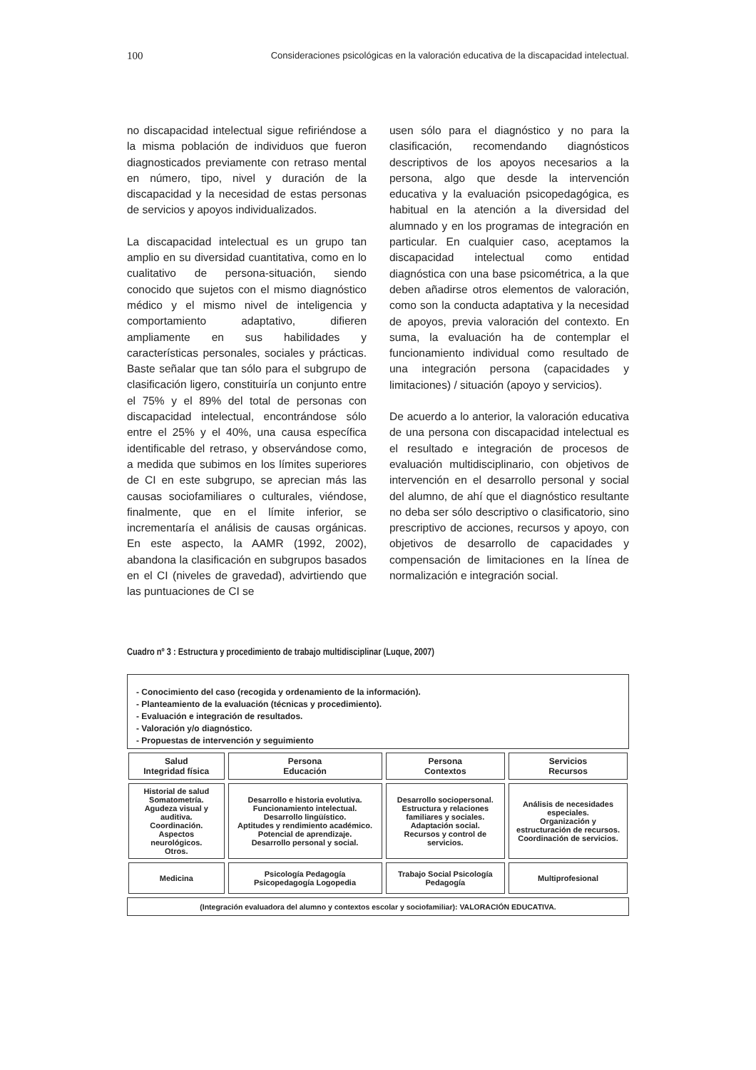100 Consideraciones psicológicas en la valoración educativa de la discapacidad intelectual.
no discapacidad intelectual sigue refiriéndose a la misma población de individuos que fueron diagnosticados previamente con retraso mental en número, tipo, nivel y duración de la discapacidad y la necesidad de estas personas de servicios y apoyos individualizados.
La discapacidad intelectual es un grupo tan amplio en su diversidad cuantitativa, como en lo cualitativo de persona-situación, siendo conocido que sujetos con el mismo diagnóstico médico y el mismo nivel de inteligencia y comportamiento adaptativo, difieren ampliamente en sus habilidades y características personales, sociales y prácticas. Baste señalar que tan sólo para el subgrupo de clasificación ligero, constituiría un conjunto entre el 75% y el 89% del total de personas con discapacidad intelectual, encontrándose sólo entre el 25% y el 40%, una causa específica identificable del retraso, y observándose como, a medida que subimos en los límites superiores de CI en este subgrupo, se aprecian más las causas sociofamiliares o culturales, viéndose, finalmente, que en el límite inferior, se incrementaría el análisis de causas orgánicas. En este aspecto, la AAMR (1992, 2002), abandona la clasificación en subgrupos basados en el CI (niveles de gravedad), advirtiendo que las puntuaciones de CI se
usen sólo para el diagnóstico y no para la clasificación, recomendando diagnósticos descriptivos de los apoyos necesarios a la persona, algo que desde la intervención educativa y la evaluación psicopedagógica, es habitual en la atención a la diversidad del alumnado y en los programas de integración en particular. En cualquier caso, aceptamos la discapacidad intelectual como entidad diagnóstica con una base psicométrica, a la que deben añadirse otros elementos de valoración, como son la conducta adaptativa y la necesidad de apoyos, previa valoración del contexto. En suma, la evaluación ha de contemplar el funcionamiento individual como resultado de una integración persona (capacidades y limitaciones) / situación (apoyo y servicios).
De acuerdo a lo anterior, la valoración educativa de una persona con discapacidad intelectual es el resultado e integración de procesos de evaluación multidisciplinario, con objetivos de intervención en el desarrollo personal y social del alumno, de ahí que el diagnóstico resultante no deba ser sólo descriptivo o clasificatorio, sino prescriptivo de acciones, recursos y apoyo, con objetivos de desarrollo de capacidades y compensación de limitaciones en la línea de normalización e integración social.
Cuadro nº 3 : Estructura y procedimiento de trabajo multidisciplinar (Luque, 2007)
- Conocimiento del caso (recogida y ordenamiento de la información).
- Planteamiento de la evaluación (técnicas y procedimiento).
- Evaluación e integración de resultados.
- Valoración y/o diagnóstico.
- Propuestas de intervención y seguimiento
| Salud Integridad física | Persona Educación | Persona Contextos | Servicios Recursos |
| --- | --- | --- | --- |
| Historial de salud Somatometría. Agudeza visual y auditiva. Coordinación. Aspectos neurológicos. Otros. | Desarrollo e historia evolutiva. Funcionamiento intelectual. Desarrollo lingüístico. Aptitudes y rendimiento académico. Potencial de aprendizaje. Desarrollo personal y social. | Desarrollo sociopersonal. Estructura y relaciones familiares y sociales. Adaptación social. Recursos y control de servicios. | Análisis de necesidades especiales. Organización y estructuración de recursos. Coordinación de servicios. |
| Medicina | Psicología Pedagogía Psicopedagogía Logopedia | Trabajo Social Psicología Pedagogía | Multiprofesional |
(Integración evaluadora del alumno y contextos escolar y sociofamiliar): VALORACIÓN EDUCATIVA.